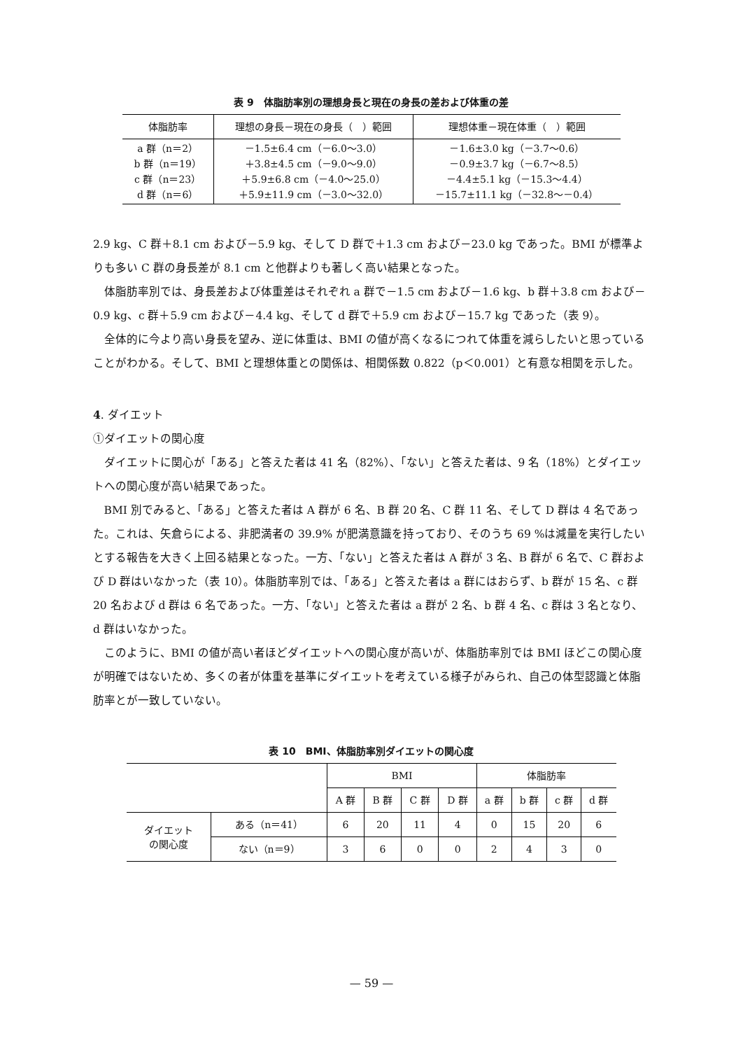表 9　体脂肪率別の理想身長と現在の身長の差および体重の差
| 体脂肪率 | 理想の身長－現在の身長（ ）範囲 | 理想体重－現在体重（ ）範囲 |
| --- | --- | --- |
| a 群（n＝2） b 群（n＝19） c 群（n＝23） d 群（n＝6） | －1.5±6.4 cm（－6.0～3.0） ＋3.8±4.5 cm（－9.0～9.0） ＋5.9±6.8 cm（－4.0～25.0） ＋5.9±11.9 cm（－3.0～32.0） | －1.6±3.0 kg（－3.7～0.6） －0.9±3.7 kg（－6.7～8.5） －4.4±5.1 kg（－15.3～4.4） －15.7±11.1 kg（－32.8～－0.4） |
2.9 kg、C 群＋8.1 cm および－5.9 kg、そして D 群で＋1.3 cm および－23.0 kg であった。BMI が標準よりも多い C 群の身長差が 8.1 cm と他群よりも著しく高い結果となった。
体脂肪率別では、身長差および体重差はそれぞれ a 群で－1.5 cm および－1.6 kg、b 群＋3.8 cm および－0.9 kg、c 群＋5.9 cm および－4.4 kg、そして d 群で＋5.9 cm および－15.7 kg であった（表 9）。
全体的に今より高い身長を望み、逆に体重は、BMI の値が高くなるにつれて体重を減らしたいと思っていることがわかる。そして、BMI と理想体重との関係は、相関係数 0.822（p＜0.001）と有意な相関を示した。
4. ダイエット
①ダイエットの関心度
ダイエットに関心が「ある」と答えた者は 41 名（82%）、「ない」と答えた者は、9 名（18%）とダイエットへの関心度が高い結果であった。
BMI 別でみると、「ある」と答えた者は A 群が 6 名、B 群 20 名、C 群 11 名、そして D 群は 4 名であった。これは、矢倉らによる、非肥満者の 39.9% が肥満意識を持っており、そのうち 69 %は減量を実行したいとする報告を大きく上回る結果となった。一方、「ない」と答えた者は A 群が 3 名、B 群が 6 名で、C 群および D 群はいなかった（表 10）。体脂肪率別では、「ある」と答えた者は a 群にはおらず、b 群が 15 名、c 群 20 名および d 群は 6 名であった。一方、「ない」と答えた者は a 群が 2 名、b 群 4 名、c 群は 3 名となり、d 群はいなかった。
このように、BMI の値が高い者ほどダイエットへの関心度が高いが、体脂肪率別では BMI ほどこの関心度が明確ではないため、多くの者が体重を基準にダイエットを考えている様子がみられ、自己の体型認識と体脂肪率とが一致していない。
表 10　BMI、体脂肪率別ダイエットの関心度
| | | BMI | | | | 体脂肪率 | | | |
| --- | --- | --- | --- | --- | --- | --- | --- | --- | --- |
| | | A 群 | B 群 | C 群 | D 群 | a 群 | b 群 | c 群 | d 群 |
| ダイエット の関心度 | ある（n＝41） | 6 | 20 | 11 | 4 | 0 | 15 | 20 | 6 |
| | ない（n＝9） | 3 | 6 | 0 | 0 | 2 | 4 | 3 | 0 |
— 59 —